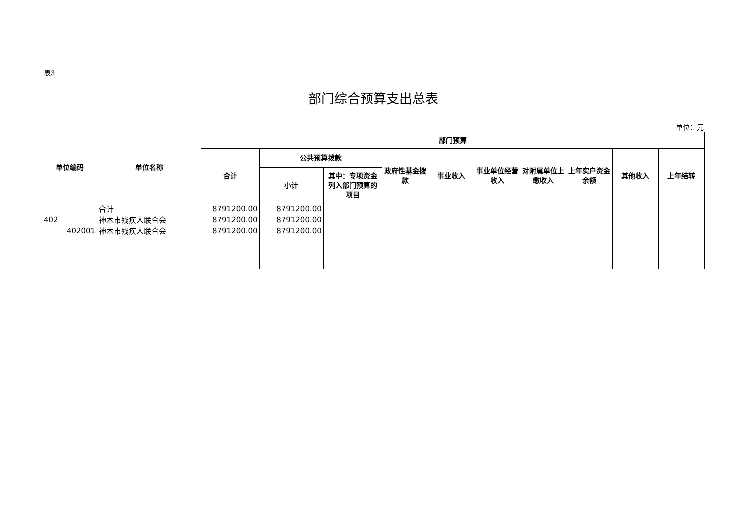表3
部门综合预算支出总表
单位：元
| 单位编码 | 单位名称 | 部门预算 | | | | | | | | | |
| --- | --- | --- | --- | --- | --- | --- | --- | --- | --- | --- | --- |
| | | 合计 | 公共预算拨款 | | 政府性基金拨款 | 事业收入 | 事业单位经营收入 | 对附属单位上缴收入 | 上年实户资金余额 | 其他收入 | 上年结转 |
| | | | 小计 | 其中：专项资金列入部门预算的项目 | | | | | | | |
| | 合计 | 8791200.00 | 8791200.00 | | | | | | | | |
| 402 | 神木市残疾人联合会 | 8791200.00 | 8791200.00 | | | | | | | | |
| 402001 | 神木市残疾人联合会 | 8791200.00 | 8791200.00 | | | | | | | | |